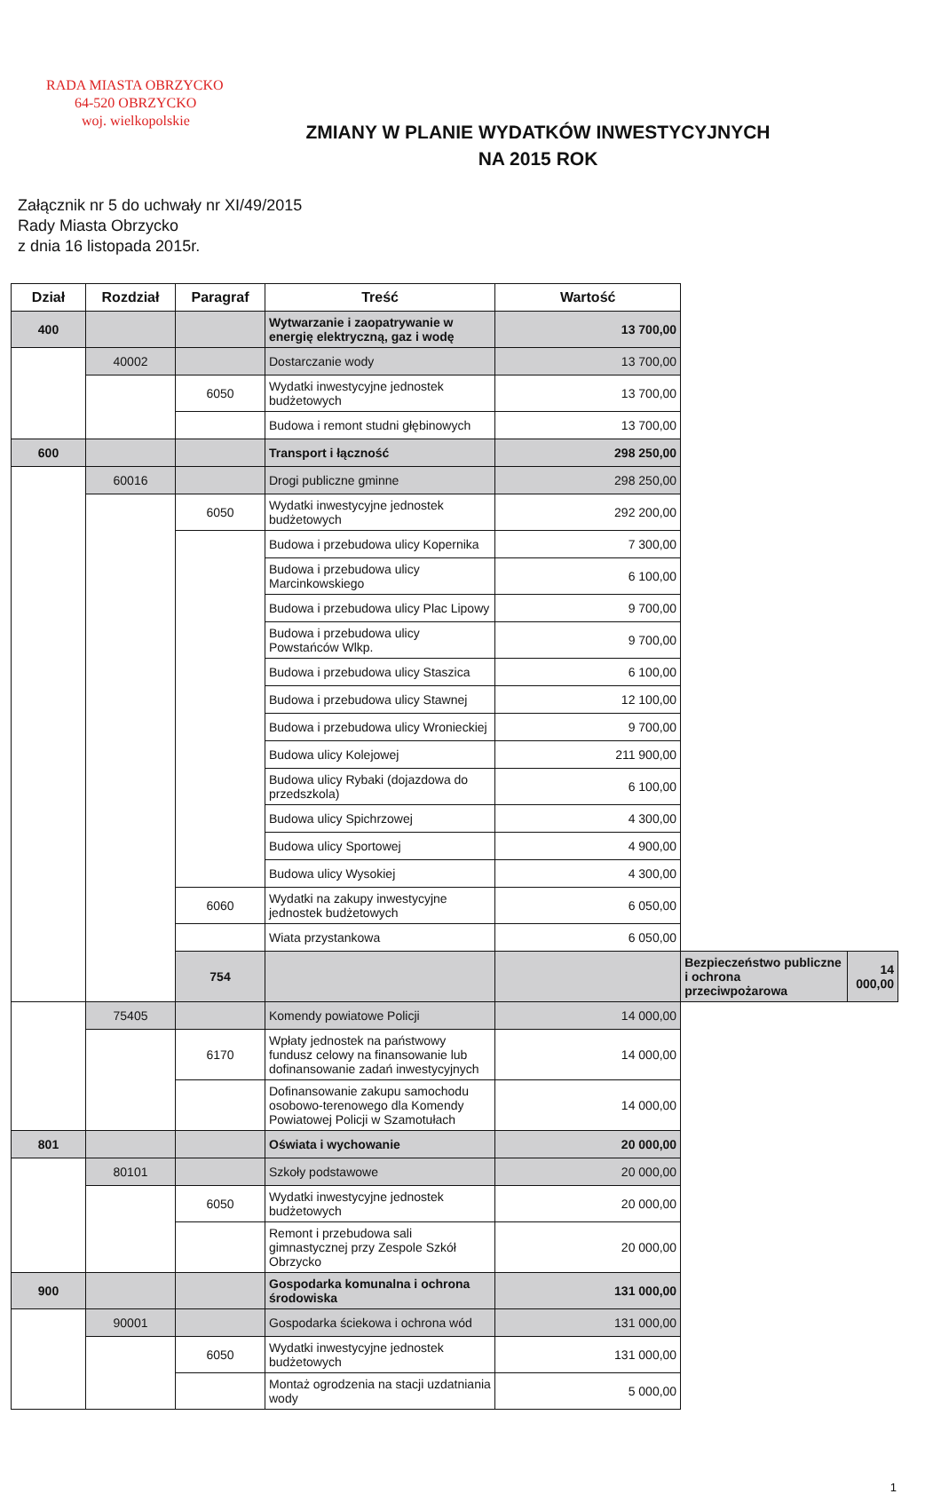RADA MIASTA OBRZYCKO
64-520 OBRZYCKO
woj. wielkopolskie
ZMIANY W PLANIE WYDATKÓW INWESTYCYJNYCH
NA 2015 ROK
Załącznik nr 5 do uchwały nr XI/49/2015
Rady Miasta Obrzycko
z dnia 16 listopada 2015r.
| Dział | Rozdział | Paragraf | Treść | Wartość | | |
| --- | --- | --- | --- | --- | --- | --- |
| 400 | | | Wytwarzanie i zaopatrywanie w energię elektryczną, gaz i wodę | 13 700,00 | | |
| | 40002 | | Dostarczanie wody | 13 700,00 | | |
| | | 6050 | Wydatki inwestycyjne jednostek budżetowych | 13 700,00 | | |
| | | | Budowa i remont studni głębinowych | 13 700,00 | | |
| 600 | | | Transport i łączność | 298 250,00 | | |
| | 60016 | | Drogi publiczne gminne | 298 250,00 | | |
| | | 6050 | Wydatki inwestycyjne jednostek budżetowych | 292 200,00 | | |
| | | | Budowa i przebudowa ulicy Kopernika | 7 300,00 | | |
| | | | Budowa i przebudowa ulicy Marcinkowskiego | 6 100,00 | | |
| | | | Budowa i przebudowa ulicy Plac Lipowy | 9 700,00 | | |
| | | | Budowa i przebudowa ulicy Powstańców Wlkp. | 9 700,00 | | |
| | | | Budowa i przebudowa ulicy Staszica | 6 100,00 | | |
| | | | Budowa i przebudowa ulicy Stawnej | 12 100,00 | | |
| | | | Budowa i przebudowa ulicy Wronieckiej | 9 700,00 | | |
| | | | Budowa ulicy Kolejowej | 211 900,00 | | |
| | | | Budowa ulicy Rybaki (dojazdowa do przedszkola) | 6 100,00 | | |
| | | | Budowa ulicy Spichrzowej | 4 300,00 | | |
| | | | Budowa ulicy Sportowej | 4 900,00 | | |
| | | | Budowa ulicy Wysokiej | 4 300,00 | | |
| | | 6060 | Wydatki na zakupy inwestycyjne jednostek budżetowych | 6 050,00 | | |
| | | | Wiata przystankowa | 6 050,00 | | |
| | | 754 | | | Bezpieczeństwo publiczne i ochrona przeciwpożarowa | 14 000,00 |
| | 75405 | | Komendy powiatowe Policji | 14 000,00 | | |
| | | 6170 | Wpłaty jednostek na państwowy fundusz celowy na finansowanie lub dofinansowanie zadań inwestycyjnych | 14 000,00 | | |
| | | | Dofinansowanie zakupu samochodu osobowo-terenowego dla Komendy Powiatowej Policji w Szamotułach | 14 000,00 | | |
| 801 | | | Oświata i wychowanie | 20 000,00 | | |
| | 80101 | | Szkoły podstawowe | 20 000,00 | | |
| | | 6050 | Wydatki inwestycyjne jednostek budżetowych | 20 000,00 | | |
| | | | Remont i przebudowa sali gimnastycznej przy Zespole Szkół Obrzycko | 20 000,00 | | |
| 900 | | | Gospodarka komunalna i ochrona środowiska | 131 000,00 | | |
| | 90001 | | Gospodarka ściekowa i ochrona wód | 131 000,00 | | |
| | | 6050 | Wydatki inwestycyjne jednostek budżetowych | 131 000,00 | | |
| | | | Montaż ogrodzenia na stacji uzdatniania wody | 5 000,00 | | |
1